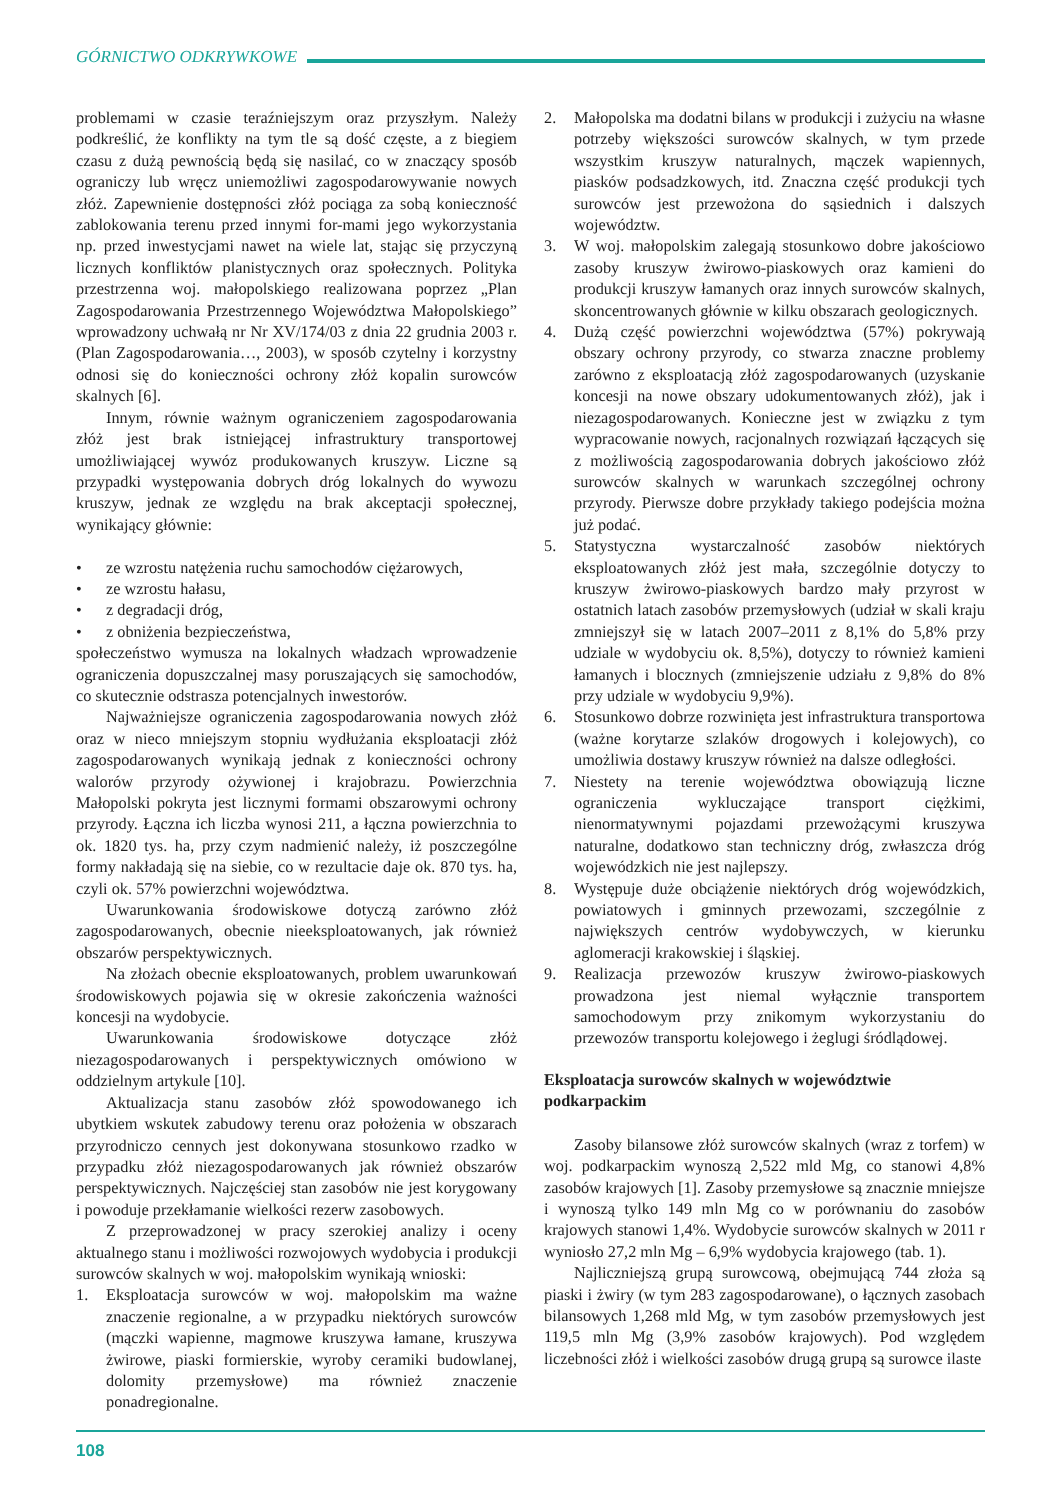GÓRNICTWO ODKRYWKOWE
problemami w czasie teraźniejszym oraz przyszłym. Należy podkreślić, że konflikty na tym tle są dość częste, a z biegiem czasu z dużą pewnością będą się nasilać, co w znaczący sposób ograniczy lub wręcz uniemożliwi zagospodarowywanie nowych złóż. Zapewnienie dostępności złóż pociąga za sobą konieczność zablokowania terenu przed innymi for-mami jego wykorzystania np. przed inwestycjami nawet na wiele lat, stając się przyczyną licznych konfliktów planistycznych oraz społecznych. Polityka przestrzenna woj. małopolskiego realizowana poprzez „Plan Zagospodarowania Przestrzennego Województwa Małopolskiego” wprowadzony uchwałą nr Nr XV/174/03 z dnia 22 grudnia 2003 r. (Plan Zagospodarowania…, 2003), w sposób czytelny i korzystny odnosi się do konieczności ochrony złóż kopalin surowców skalnych [6].
Innym, równie ważnym ograniczeniem zagospodarowania złóż jest brak istniejącej infrastruktury transportowej umożliwiającej wywóz produkowanych kruszyw. Liczne są przypadki występowania dobrych dróg lokalnych do wywozu kruszyw, jednak ze względu na brak akceptacji społecznej, wynikający głównie:
• ze wzrostu natężenia ruchu samochodów ciężarowych,
• ze wzrostu hałasu,
• z degradacji dróg,
• z obniżenia bezpieczeństwa,
społeczeństwo wymusza na lokalnych władzach wprowadzenie ograniczenia dopuszczalnej masy poruszających się samochodów, co skutecznie odstrasza potencjalnych inwestorów.
Najważniejsze ograniczenia zagospodarowania nowych złóż oraz w nieco mniejszym stopniu wydłużania eksploatacji złóż zagospodarowanych wynikają jednak z konieczności ochrony walorów przyrody ożywionej i krajobrazu. Powierzchnia Małopolski pokryta jest licznymi formami obszarowymi ochrony przyrody. Łączna ich liczba wynosi 211, a łączna powierzchnia to ok. 1820 tys. ha, przy czym nadmienić należy, iż poszczególne formy nakładają się na siebie, co w rezultacie daje ok. 870 tys. ha, czyli ok. 57% powierzchni województwa.
Uwarunkowania środowiskowe dotyczą zarówno złóż zagospodarowanych, obecnie nieeksploatowanych, jak również obszarów perspektywicznych.
Na złożach obecnie eksploatowanych, problem uwarunkowań środowiskowych pojawia się w okresie zakończenia ważności koncesji na wydobycie.
Uwarunkowania środowiskowe dotyczące złóż niezagospodarowanych i perspektywicznych omówiono w oddzielnym artykule [10].
Aktualizacja stanu zasobów złóż spowodowanego ich ubytkiem wskutek zabudowy terenu oraz położenia w obszarach przyrodniczo cennych jest dokonywana stosunkowo rzadko w przypadku złóż niezagospodarowanych jak również obszarów perspektywicznych. Najczęściej stan zasobów nie jest korygowany i powoduje przekłamanie wielkości rezerw zasobowych.
Z przeprowadzonej w pracy szerokiej analizy i oceny aktualnego stanu i możliwości rozwojowych wydobycia i produkcji surowców skalnych w woj. małopolskim wynikają wnioski:
1. Eksploatacja surowców w woj. małopolskim ma ważne znaczenie regionalne, a w przypadku niektórych surowców (mączki wapienne, magmowe kruszywa łamane, kruszywa żwirowe, piaski formierskie, wyroby ceramiki budowlanej, dolomity przemysłowe) ma również znaczenie ponadregionalne.
2. Małopolska ma dodatni bilans w produkcji i zużyciu na własne potrzeby większości surowców skalnych, w tym przede wszystkim kruszyw naturalnych, mączek wapiennych, piasków podsadzkowych, itd. Znaczna część produkcji tych surowców jest przewożona do sąsiednich i dalszych województw.
3. W woj. małopolskim zalegają stosunkowo dobre jakościowo zasoby kruszyw żwirowo-piaskowych oraz kamieni do produkcji kruszyw łamanych oraz innych surowców skalnych, skoncentrowanych głównie w kilku obszarach geologicznych.
4. Dużą część powierzchni województwa (57%) pokrywają obszary ochrony przyrody, co stwarza znaczne problemy zarówno z eksploatacją złóż zagospodarowanych (uzyskanie koncesji na nowe obszary udokumentowanych złóż), jak i niezagospodarowanych. Konieczne jest w związku z tym wypracowanie nowych, racjonalnych rozwiązań łączących się z możliwością zagospodarowania dobrych jakościowo złóż surowców skalnych w warunkach szczególnej ochrony przyrody. Pierwsze dobre przykłady takiego podejścia można już podać.
5. Statystyczna wystarczalność zasobów niektórych eksploatowanych złóż jest mała, szczególnie dotyczy to kruszyw żwirowo-piaskowych bardzo mały przyrost w ostatnich latach zasobów przemysłowych (udział w skali kraju zmniejszył się w latach 2007–2011 z 8,1% do 5,8% przy udziale w wydobyciu ok. 8,5%), dotyczy to również kamieni łamanych i blocznych (zmniejszenie udziału z 9,8% do 8% przy udziale w wydobyciu 9,9%).
6. Stosunkowo dobrze rozwinięta jest infrastruktura transportowa (ważne korytarze szlaków drogowych i kolejowych), co umożliwia dostawy kruszyw również na dalsze odległości.
7. Niestety na terenie województwa obowiązują liczne ograniczenia wykluczające transport ciężkimi, nienormatywnymi pojazdami przewożącymi kruszywa naturalne, dodatkowo stan techniczny dróg, zwłaszcza dróg wojewódzkich nie jest najlepszy.
8. Występuje duże obciążenie niektórych dróg wojewódzkich, powiatowych i gminnych przewozami, szczególnie z największych centrów wydobywczych, w kierunku aglomeracji krakowskiej i śląskiej.
9. Realizacja przewozów kruszyw żwirowo-piaskowych prowadzona jest niemal wyłącznie transportem samochodowym przy znikomym wykorzystaniu do przewozów transportu kolejowego i żeglugi śródlądowej.
Eksploatacja surowców skalnych w województwie podkarpackim
Zasoby bilansowe złóż surowców skalnych (wraz z torfem) w woj. podkarpackim wynoszą 2,522 mld Mg, co stanowi 4,8% zasobów krajowych [1]. Zasoby przemysłowe są znacznie mniejsze i wynoszą tylko 149 mln Mg co w porównaniu do zasobów krajowych stanowi 1,4%. Wydobycie surowców skalnych w 2011 r wyniosło 27,2 mln Mg – 6,9% wydobycia krajowego (tab. 1).
Najliczniejszą grupą surowcową, obejmującą 744 złoża są piaski i żwiry (w tym 283 zagospodarowane), o łącznych zasobach bilansowych 1,268 mld Mg, w tym zasobów przemysłowych jest 119,5 mln Mg (3,9% zasobów krajowych). Pod względem liczebności złóż i wielkości zasobów drugą grupą są surowce ilaste
108